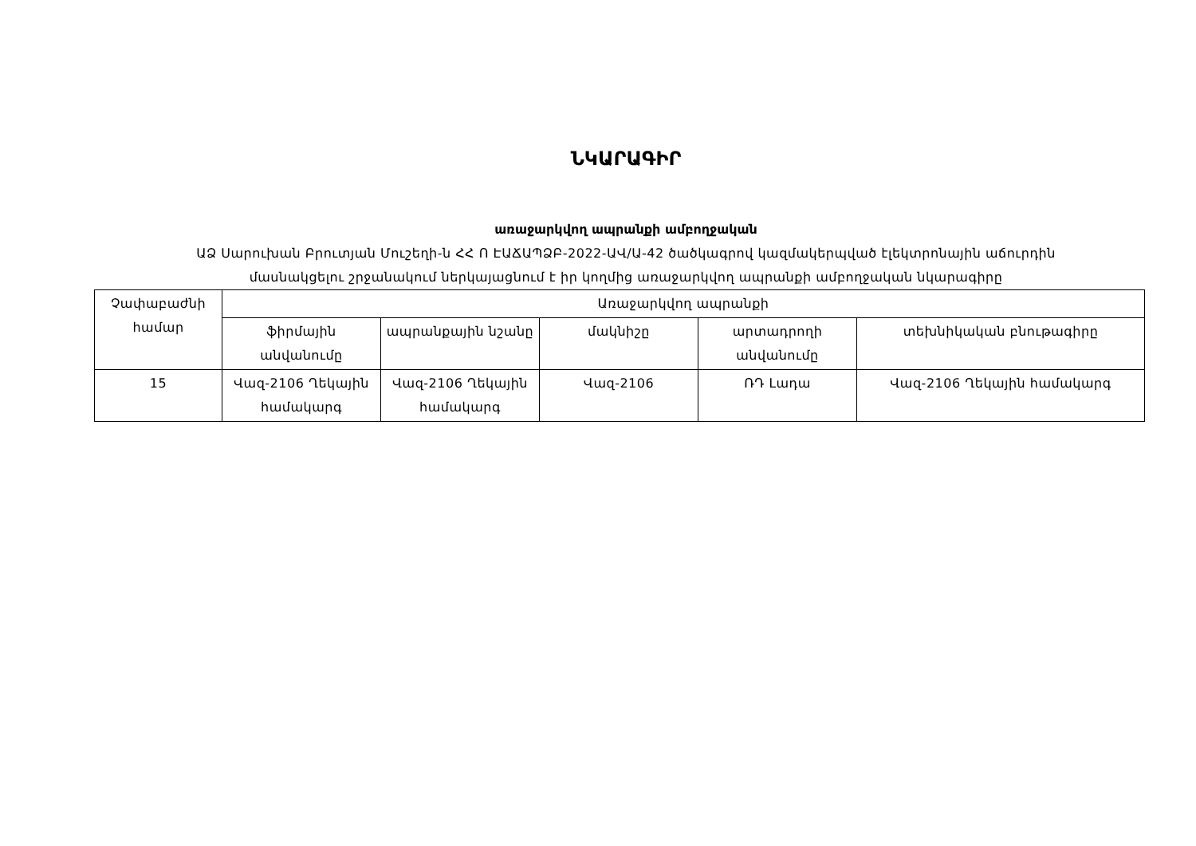ՆԿԱՐԱԳԻՐ
առաջարկվող ապրանքի ամբողջական
ԱՁ Սարուխան Բրուտյան Մուշեղի-ն ՀՀ Ո ԷԱՃԱՊՁԲ-2022-ԱՎ/Ա-42 ծածկագրով կազմակերպված էլեկտրոնային աճուրդին
մասնակցելու շրջանակում ներկայացնում է իր կողմից առաջարկվող ապրանքի ամբողջական նկարագիրը
| Չափաբաժնի համար | Առաջարկվող ապրանքի | | | | |
| | ֆիրմային անվանումը | ապրանքային նշանը | մակնիշը | արտադրողի անվանումը | տեխնիկական բնութագիրը |
| 15 | Վազ-2106 Ղեկային համակարգ | Վազ-2106 Ղեկային համակարգ | Վազ-2106 | ՌԴ Լադա | Վազ-2106 Ղեկային համակարգ |